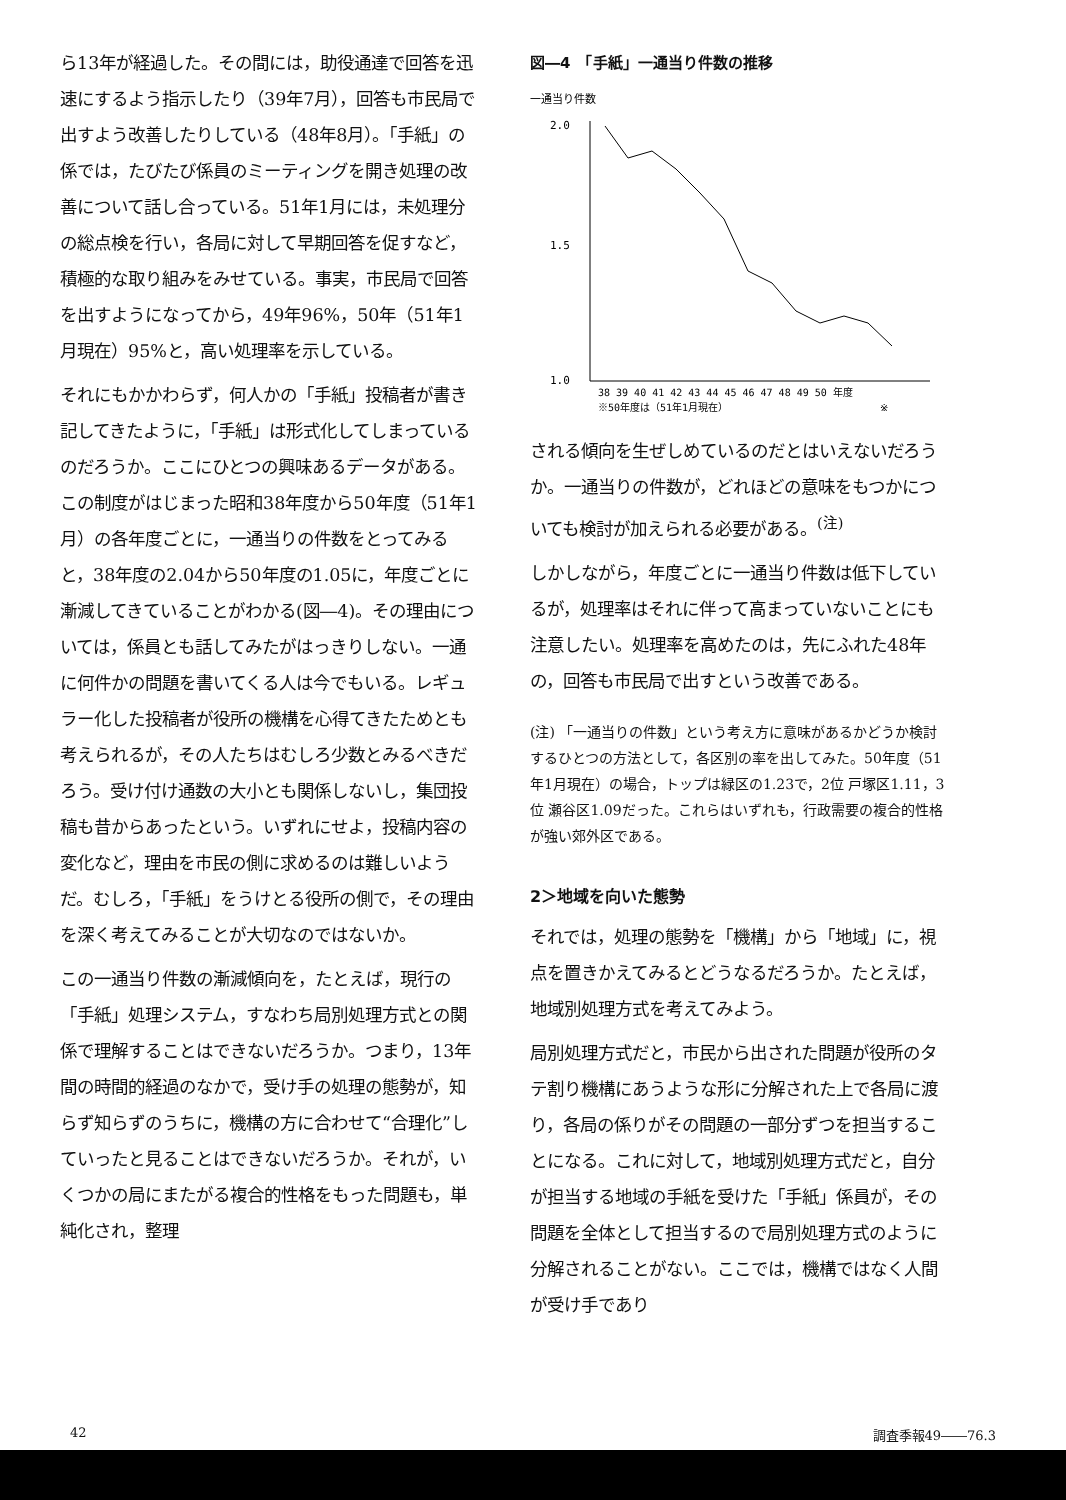ら13年が経過した。その間には，助役通達で回答を迅速にするよう指示したり（39年7月），回答も市民局で出すよう改善したりしている（48年8月）。「手紙」の係では，たびたび係員のミーティングを開き処理の改善について話し合っている。51年1月には，未処理分の総点検を行い，各局に対して早期回答を促すなど，積極的な取り組みをみせている。事実，市民局で回答を出すようになってから，49年96%，50年（51年1月現在）95%と，高い処理率を示している。
それにもかかわらず，何人かの「手紙」投稿者が書き記してきたように，「手紙」は形式化してしまっているのだろうか。ここにひとつの興味あるデータがある。この制度がはじまった昭和38年度から50年度（51年1月）の各年度ごとに，一通当りの件数をとってみると，38年度の2.04から50年度の1.05に，年度ごとに漸減してきていることがわかる(図―4)。その理由については，係員とも話してみたがはっきりしない。一通に何件かの問題を書いてくる人は今でもいる。レギュラー化した投稿者が役所の機構を心得てきたためとも考えられるが，その人たちはむしろ少数とみるべきだろう。受け付け通数の大小とも関係しないし，集団投稿も昔からあったという。いずれにせよ，投稿内容の変化など，理由を市民の側に求めるのは難しいようだ。むしろ，「手紙」をうけとる役所の側で，その理由を深く考えてみることが大切なのではないか。
この一通当り件数の漸減傾向を，たとえば，現行の「手紙」処理システム，すなわち局別処理方式との関係で理解することはできないだろうか。つまり，13年間の時間的経過のなかで，受け手の処理の態勢が，知らず知らずのうちに，機構の方に合わせて“合理化”していったと見ることはできないだろうか。それが，いくつかの局にまたがる複合的性格をもった問題も，単純化され，整理
図―4　「手紙」一通当り件数の推移
一通当り件数
2.0
1.5
1.0
38 39 40 41 42 43 44 45 46 47 48 49 50 年度
※50年度は（51年1月現在）
※
される傾向を生ぜしめているのだとはいえないだろうか。一通当りの件数が，どれほどの意味をもつかについても検討が加えられる必要がある。<sup>(注)</sup>
しかしながら，年度ごとに一通当り件数は低下しているが，処理率はそれに伴って高まっていないことにも注意したい。処理率を高めたのは，先にふれた48年の，回答も市民局で出すという改善である。
(注) 「一通当りの件数」という考え方に意味があるかどうか検討するひとつの方法として，各区別の率を出してみた。50年度（51年1月現在）の場合，トップは緑区の1.23で，2位 戸塚区1.11，3位 瀬谷区1.09だった。これらはいずれも，行政需要の複合的性格が強い郊外区である。
2＞地域を向いた態勢
それでは，処理の態勢を「機構」から「地域」に，視点を置きかえてみるとどうなるだろうか。たとえば，地域別処理方式を考えてみよう。
局別処理方式だと，市民から出された問題が役所のタテ割り機構にあうような形に分解された上で各局に渡り，各局の係りがその問題の一部分ずつを担当することになる。これに対して，地域別処理方式だと，自分が担当する地域の手紙を受けた「手紙」係員が，その問題を全体として担当するので局別処理方式のように分解されることがない。ここでは，機構ではなく人間が受け手であり
42 調査季報49――76.3